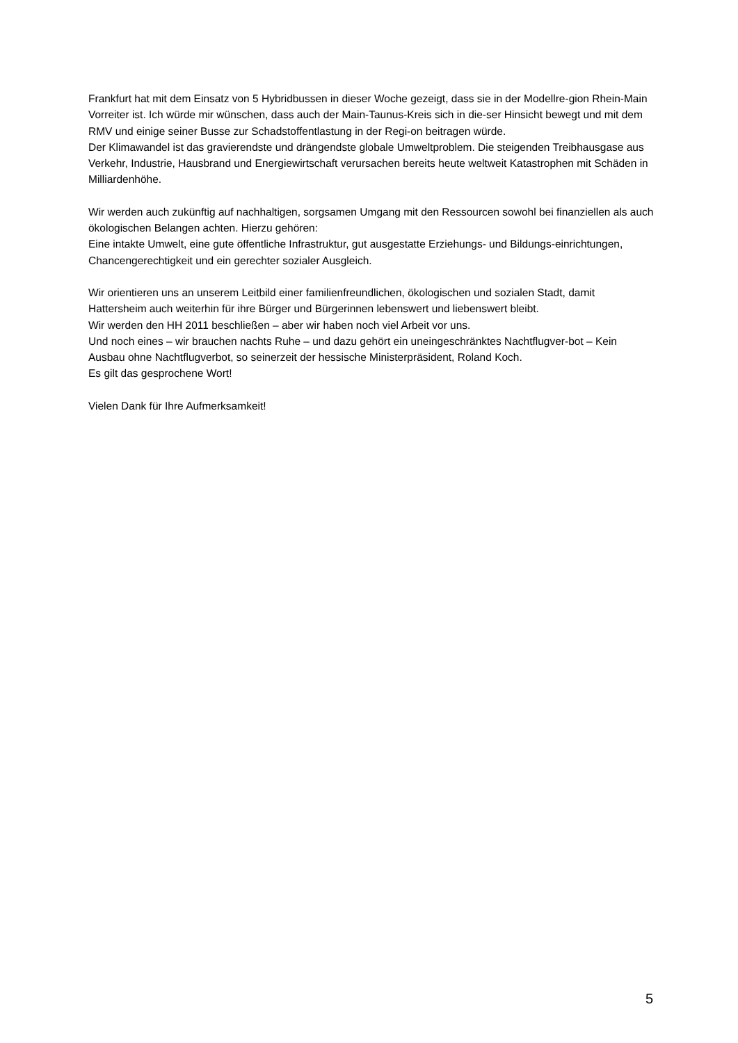Frankfurt hat mit dem Einsatz von 5 Hybridbussen in dieser Woche gezeigt, dass sie in der Modellre-gion Rhein-Main Vorreiter ist. Ich würde mir wünschen, dass auch der Main-Taunus-Kreis sich in die-ser Hinsicht bewegt und mit dem RMV und einige seiner Busse zur Schadstoffentlastung in der Regi-on beitragen würde.
Der Klimawandel ist das gravierendste und drängendste globale Umweltproblem. Die steigenden Treibhausgase aus Verkehr, Industrie, Hausbrand und Energiewirtschaft verursachen bereits heute weltweit Katastrophen mit Schäden in Milliardenhöhe.
Wir werden auch zukünftig auf nachhaltigen, sorgsamen Umgang mit den Ressourcen sowohl bei finanziellen als auch ökologischen Belangen achten. Hierzu gehören:
Eine intakte Umwelt, eine gute öffentliche Infrastruktur, gut ausgestatte Erziehungs- und Bildungs-einrichtungen, Chancengerechtigkeit und ein gerechter sozialer Ausgleich.
Wir orientieren uns an unserem Leitbild einer familienfreundlichen, ökologischen und sozialen Stadt, damit Hattersheim auch weiterhin für ihre Bürger und Bürgerinnen lebenswert und liebenswert bleibt.
Wir werden den HH 2011 beschließen – aber wir haben noch viel Arbeit vor uns.
Und noch eines – wir brauchen nachts Ruhe – und dazu gehört ein uneingeschränktes Nachtflugver-bot – Kein Ausbau ohne Nachtflugverbot, so seinerzeit der hessische Ministerpräsident, Roland Koch.
Es gilt das gesprochene Wort!
Vielen Dank für Ihre Aufmerksamkeit!
5